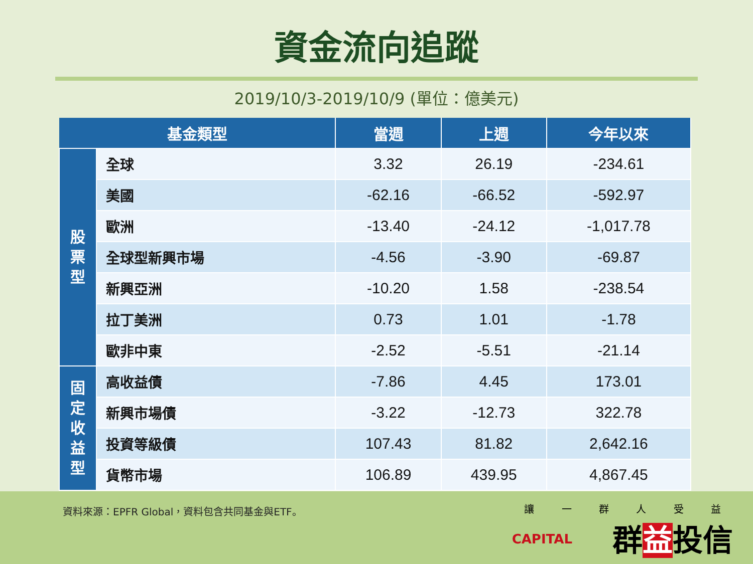資金流向追蹤
2019/10/3-2019/10/9 (單位：億美元)
| 基金類型 | | 當週 | 上週 | 今年以來 |
| --- | --- | --- | --- | --- |
| 股 票 型 | 全球 | 3.32 | 26.19 | -234.61 |
| | 美國 | -62.16 | -66.52 | -592.97 |
| | 歐洲 | -13.40 | -24.12 | -1,017.78 |
| | 全球型新興市場 | -4.56 | -3.90 | -69.87 |
| | 新興亞洲 | -10.20 | 1.58 | -238.54 |
| | 拉丁美洲 | 0.73 | 1.01 | -1.78 |
| | 歐非中東 | -2.52 | -5.51 | -21.14 |
| 固 定 收 益 型 | 高收益債 | -7.86 | 4.45 | 173.01 |
| | 新興市場債 | -3.22 | -12.73 | 322.78 |
| | 投資等級債 | 107.43 | 81.82 | 2,642.16 |
| | 貨幣市場 | 106.89 | 439.95 | 4,867.45 |
資料來源：EPFR Global，資料包含共同基金與ETF。
CAPITAL
讓 一 群 人 受 益
群益投信